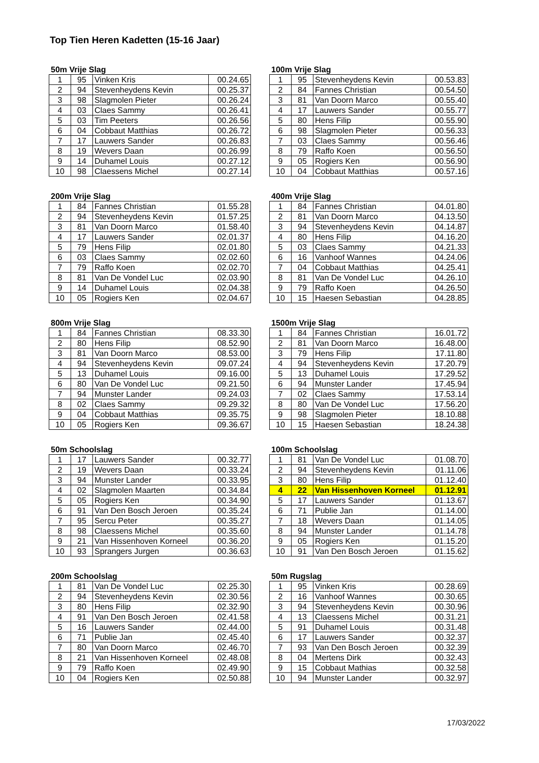Top Tien Heren Kadetten (15-16 Jaar)
50m Vrije Slag
| 1 | 95 | Vinken Kris | 00.24.65 |
| 2 | 94 | Stevenheydens Kevin | 00.25.37 |
| 3 | 98 | Slagmolen Pieter | 00.26.24 |
| 4 | 03 | Claes Sammy | 00.26.41 |
| 5 | 03 | Tim Peeters | 00.26.56 |
| 6 | 04 | Cobbaut Matthias | 00.26.72 |
| 7 | 17 | Lauwers Sander | 00.26.83 |
| 8 | 19 | Wevers Daan | 00.26.99 |
| 9 | 14 | Duhamel Louis | 00.27.12 |
| 10 | 98 | Claessens Michel | 00.27.14 |
100m Vrije Slag
| 1 | 95 | Stevenheydens Kevin | 00.53.83 |
| 2 | 84 | Fannes Christian | 00.54.50 |
| 3 | 81 | Van Doorn Marco | 00.55.40 |
| 4 | 17 | Lauwers Sander | 00.55.77 |
| 5 | 80 | Hens Filip | 00.55.90 |
| 6 | 98 | Slagmolen Pieter | 00.56.33 |
| 7 | 03 | Claes Sammy | 00.56.46 |
| 8 | 79 | Raffo Koen | 00.56.50 |
| 9 | 05 | Rogiers Ken | 00.56.90 |
| 10 | 04 | Cobbaut Matthias | 00.57.16 |
200m Vrije Slag
| 1 | 84 | Fannes Christian | 01.55.28 |
| 2 | 94 | Stevenheydens Kevin | 01.57.25 |
| 3 | 81 | Van Doorn Marco | 01.58.40 |
| 4 | 17 | Lauwers Sander | 02.01.37 |
| 5 | 79 | Hens Filip | 02.01.80 |
| 6 | 03 | Claes Sammy | 02.02.60 |
| 7 | 79 | Raffo Koen | 02.02.70 |
| 8 | 81 | Van De Vondel Luc | 02.03.90 |
| 9 | 14 | Duhamel Louis | 02.04.38 |
| 10 | 05 | Rogiers Ken | 02.04.67 |
400m Vrije Slag
| 1 | 84 | Fannes Christian | 04.01.80 |
| 2 | 81 | Van Doorn Marco | 04.13.50 |
| 3 | 94 | Stevenheydens Kevin | 04.14.87 |
| 4 | 80 | Hens Filip | 04.16.20 |
| 5 | 03 | Claes Sammy | 04.21.33 |
| 6 | 16 | Vanhoof Wannes | 04.24.06 |
| 7 | 04 | Cobbaut Matthias | 04.25.41 |
| 8 | 81 | Van De Vondel Luc | 04.26.10 |
| 9 | 79 | Raffo Koen | 04.26.50 |
| 10 | 15 | Haesen Sebastian | 04.28.85 |
800m Vrije Slag
| 1 | 84 | Fannes Christian | 08.33.30 |
| 2 | 80 | Hens Filip | 08.52.90 |
| 3 | 81 | Van Doorn Marco | 08.53.00 |
| 4 | 94 | Stevenheydens Kevin | 09.07.24 |
| 5 | 13 | Duhamel Louis | 09.16.00 |
| 6 | 80 | Van De Vondel Luc | 09.21.50 |
| 7 | 94 | Munster Lander | 09.24.03 |
| 8 | 02 | Claes Sammy | 09.29.32 |
| 9 | 04 | Cobbaut Matthias | 09.35.75 |
| 10 | 05 | Rogiers Ken | 09.36.67 |
1500m Vrije Slag
| 1 | 84 | Fannes Christian | 16.01.72 |
| 2 | 81 | Van Doorn Marco | 16.48.00 |
| 3 | 79 | Hens Filip | 17.11.80 |
| 4 | 94 | Stevenheydens Kevin | 17.20.79 |
| 5 | 13 | Duhamel Louis | 17.29.52 |
| 6 | 94 | Munster Lander | 17.45.94 |
| 7 | 02 | Claes Sammy | 17.53.14 |
| 8 | 80 | Van De Vondel Luc | 17.56.20 |
| 9 | 98 | Slagmolen Pieter | 18.10.88 |
| 10 | 15 | Haesen Sebastian | 18.24.38 |
50m Schoolslag
| 1 | 17 | Lauwers Sander | 00.32.77 |
| 2 | 19 | Wevers Daan | 00.33.24 |
| 3 | 94 | Munster Lander | 00.33.95 |
| 4 | 02 | Slagmolen Maarten | 00.34.84 |
| 5 | 05 | Rogiers Ken | 00.34.90 |
| 6 | 91 | Van Den Bosch Jeroen | 00.35.24 |
| 7 | 95 | Sercu Peter | 00.35.27 |
| 8 | 98 | Claessens Michel | 00.35.60 |
| 9 | 21 | Van Hissenhoven Korneel | 00.36.20 |
| 10 | 93 | Sprangers Jurgen | 00.36.63 |
100m Schoolslag
| 1 | 81 | Van De Vondel Luc | 01.08.70 |
| 2 | 94 | Stevenheydens Kevin | 01.11.06 |
| 3 | 80 | Hens Filip | 01.12.40 |
| 4 | 22 | Van Hissenhoven Korneel | 01.12.91 |
| 5 | 17 | Lauwers Sander | 01.13.67 |
| 6 | 71 | Publie Jan | 01.14.00 |
| 7 | 18 | Wevers Daan | 01.14.05 |
| 8 | 94 | Munster Lander | 01.14.78 |
| 9 | 05 | Rogiers Ken | 01.15.20 |
| 10 | 91 | Van Den Bosch Jeroen | 01.15.62 |
200m Schoolslag
| 1 | 81 | Van De Vondel Luc | 02.25.30 |
| 2 | 94 | Stevenheydens Kevin | 02.30.56 |
| 3 | 80 | Hens Filip | 02.32.90 |
| 4 | 91 | Van Den Bosch Jeroen | 02.41.58 |
| 5 | 16 | Lauwers Sander | 02.44.00 |
| 6 | 71 | Publie Jan | 02.45.40 |
| 7 | 80 | Van Doorn Marco | 02.46.70 |
| 8 | 21 | Van Hissenhoven Korneel | 02.48.08 |
| 9 | 79 | Raffo Koen | 02.49.90 |
| 10 | 04 | Rogiers Ken | 02.50.88 |
50m Rugslag
| 1 | 95 | Vinken Kris | 00.28.69 |
| 2 | 16 | Vanhoof Wannes | 00.30.65 |
| 3 | 94 | Stevenheydens Kevin | 00.30.96 |
| 4 | 13 | Claessens Michel | 00.31.21 |
| 5 | 91 | Duhamel Louis | 00.31.48 |
| 6 | 17 | Lauwers Sander | 00.32.37 |
| 7 | 93 | Van Den Bosch Jeroen | 00.32.39 |
| 8 | 04 | Mertens Dirk | 00.32.43 |
| 9 | 15 | Cobbaut Mathias | 00.32.58 |
| 10 | 94 | Munster Lander | 00.32.97 |
17/03/2022